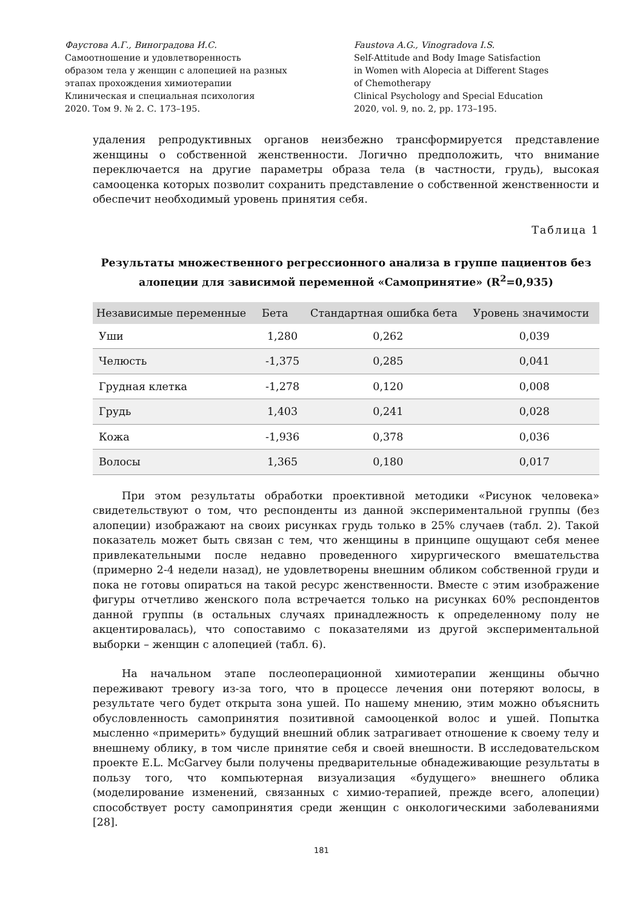Фаустова А.Г., Виноградова И.С.
Самоотношение и удовлетворенность
образом тела у женщин с алопецией на разных
этапах прохождения химиотерапии
Клиническая и специальная психология
2020. Том 9. № 2. С. 173–195.
Faustova A.G., Vinogradova I.S.
Self-Attitude and Body Image Satisfaction
in Women with Alopecia at Different Stages
of Chemotherapy
Clinical Psychology and Special Education
2020, vol. 9, no. 2, pp. 173–195.
удаления репродуктивных органов неизбежно трансформируется представление женщины о собственной женственности. Логично предположить, что внимание переключается на другие параметры образа тела (в частности, грудь), высокая самооценка которых позволит сохранить представление о собственной женственности и обеспечит необходимый уровень принятия себя.
Таблица 1
Результаты множественного регрессионного анализа в группе пациентов без алопеции для зависимой переменной «Самопринятие» (R<sup>2</sup>=0,935)
| Независимые переменные | Бета | Стандартная ошибка бета | Уровень значимости |
| --- | --- | --- | --- |
| Уши | 1,280 | 0,262 | 0,039 |
| Челюсть | -1,375 | 0,285 | 0,041 |
| Грудная клетка | -1,278 | 0,120 | 0,008 |
| Грудь | 1,403 | 0,241 | 0,028 |
| Кожа | -1,936 | 0,378 | 0,036 |
| Волосы | 1,365 | 0,180 | 0,017 |
При этом результаты обработки проективной методики «Рисунок человека» свидетельствуют о том, что респонденты из данной экспериментальной группы (без алопеции) изображают на своих рисунках грудь только в 25% случаев (табл. 2). Такой показатель может быть связан с тем, что женщины в принципе ощущают себя менее привлекательными после недавно проведенного хирургического вмешательства (примерно 2-4 недели назад), не удовлетворены внешним обликом собственной груди и пока не готовы опираться на такой ресурс женственности. Вместе с этим изображение фигуры отчетливо женского пола встречается только на рисунках 60% респондентов данной группы (в остальных случаях принадлежность к определенному полу не акцентировалась), что сопоставимо с показателями из другой экспериментальной выборки – женщин с алопецией (табл. 6).
На начальном этапе послеоперационной химиотерапии женщины обычно переживают тревогу из-за того, что в процессе лечения они потеряют волосы, в результате чего будет открыта зона ушей. По нашему мнению, этим можно объяснить обусловленность самопринятия позитивной самооценкой волос и ушей. Попытка мысленно «примерить» будущий внешний облик затрагивает отношение к своему телу и внешнему облику, в том числе принятие себя и своей внешности. В исследовательском проекте E.L. McGarvey были получены предварительные обнадеживающие результаты в пользу того, что компьютерная визуализация «будущего» внешнего облика (моделирование изменений, связанных с химио-терапией, прежде всего, алопеции) способствует росту самопринятия среди женщин с онкологическими заболеваниями [28].
181